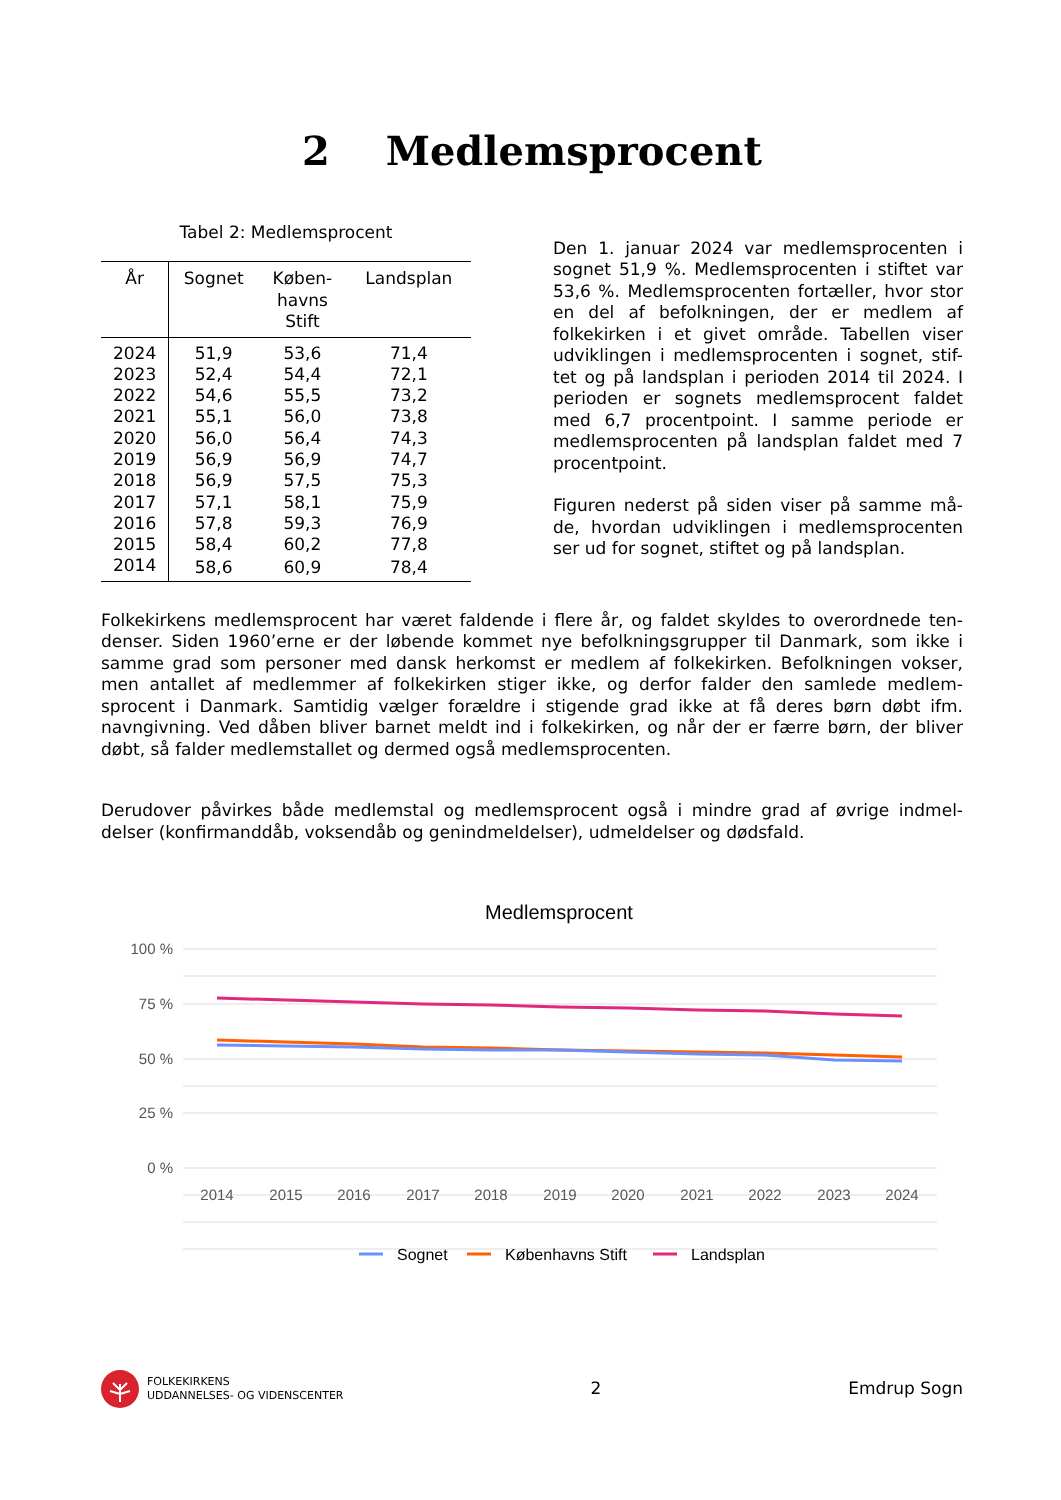2 Medlemsprocent
Tabel 2: Medlemsprocent
| År | Sognet | Køben- havns Stift | Landsplan |
| --- | --- | --- | --- |
| 2024 | 51,9 | 53,6 | 71,4 |
| 2023 | 52,4 | 54,4 | 72,1 |
| 2022 | 54,6 | 55,5 | 73,2 |
| 2021 | 55,1 | 56,0 | 73,8 |
| 2020 | 56,0 | 56,4 | 74,3 |
| 2019 | 56,9 | 56,9 | 74,7 |
| 2018 | 56,9 | 57,5 | 75,3 |
| 2017 | 57,1 | 58,1 | 75,9 |
| 2016 | 57,8 | 59,3 | 76,9 |
| 2015 | 58,4 | 60,2 | 77,8 |
| 2014 | 58,6 | 60,9 | 78,4 |
Den 1. januar 2024 var medlemsprocenten i sognet 51,9 %. Medlemsprocenten i stiftet var 53,6 %. Medlemsprocenten fortæller, hvor stor en del af befolkningen, der er medlem af folkekirken i et givet område. Tabellen viser udviklingen i medlemsprocenten i sognet, stif-tet og på landsplan i perioden 2014 til 2024. I perioden er sognets medlemsprocent faldet med 6,7 procentpoint. I samme periode er medlemsprocenten på landsplan faldet med 7 procentpoint.
Figuren nederst på siden viser på samme må-de, hvordan udviklingen i medlemsprocenten ser ud for sognet, stiftet og på landsplan.
Folkekirkens medlemsprocent har været faldende i flere år, og faldet skyldes to overordnede ten-denser. Siden 1960’erne er der løbende kommet nye befolkningsgrupper til Danmark, som ikke i samme grad som personer med dansk herkomst er medlem af folkekirken. Befolkningen vokser, men antallet af medlemmer af folkekirken stiger ikke, og derfor falder den samlede medlem-sprocent i Danmark. Samtidig vælger forældre i stigende grad ikke at få deres børn døbt ifm. navngivning. Ved dåben bliver barnet meldt ind i folkekirken, og når der er færre børn, der bliver døbt, så falder medlemstallet og dermed også medlemsprocenten.
Derudover påvirkes både medlemstal og medlemsprocent også i mindre grad af øvrige indmel-delser (konfirmanddåb, voksendåb og genindmeldelser), udmeldelser og dødsfald.
Medlemsprocent
100 %
75 %
50 %
25 %
0 %
2014
2015
2016
2017
2018
2019
2020
2021
2022
2023
2024
Sognet
Københavns Stift
Landsplan
FOLKEKIRKENS
UDDANNELSES- OG VIDENSCENTER
2 Emdrup Sogn